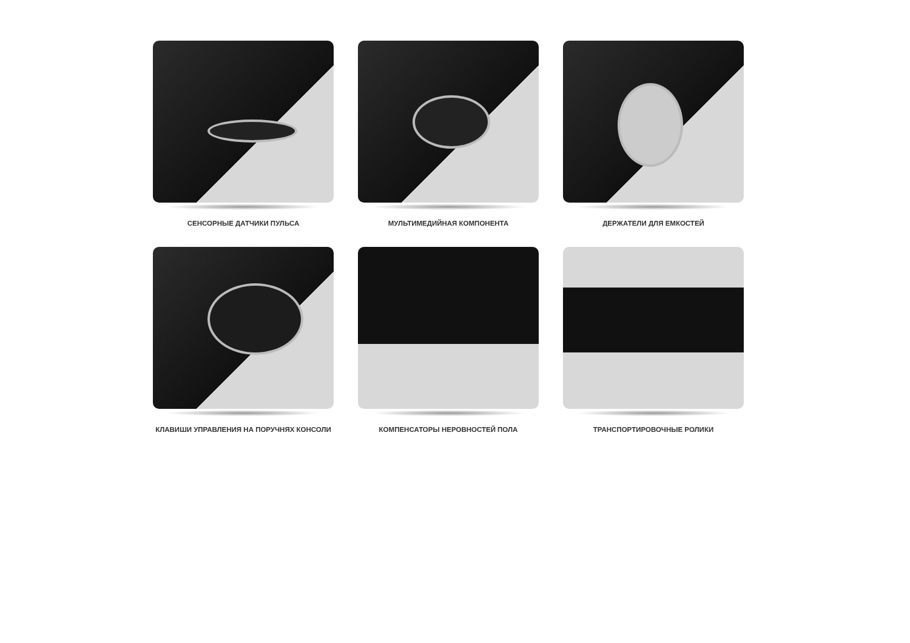СЕНСОРНЫЕ ДАТЧИКИ ПУЛЬСА
МУЛЬТИМЕДИЙНАЯ КОМПОНЕНТА
ДЕРЖАТЕЛИ ДЛЯ ЕМКОСТЕЙ
КЛАВИШИ УПРАВЛЕНИЯ НА ПОРУЧНЯХ КОНСОЛИ
КОМПЕНСАТОРЫ НЕРОВНОСТЕЙ ПОЛА
ТРАНСПОРТИРОВОЧНЫЕ РОЛИКИ